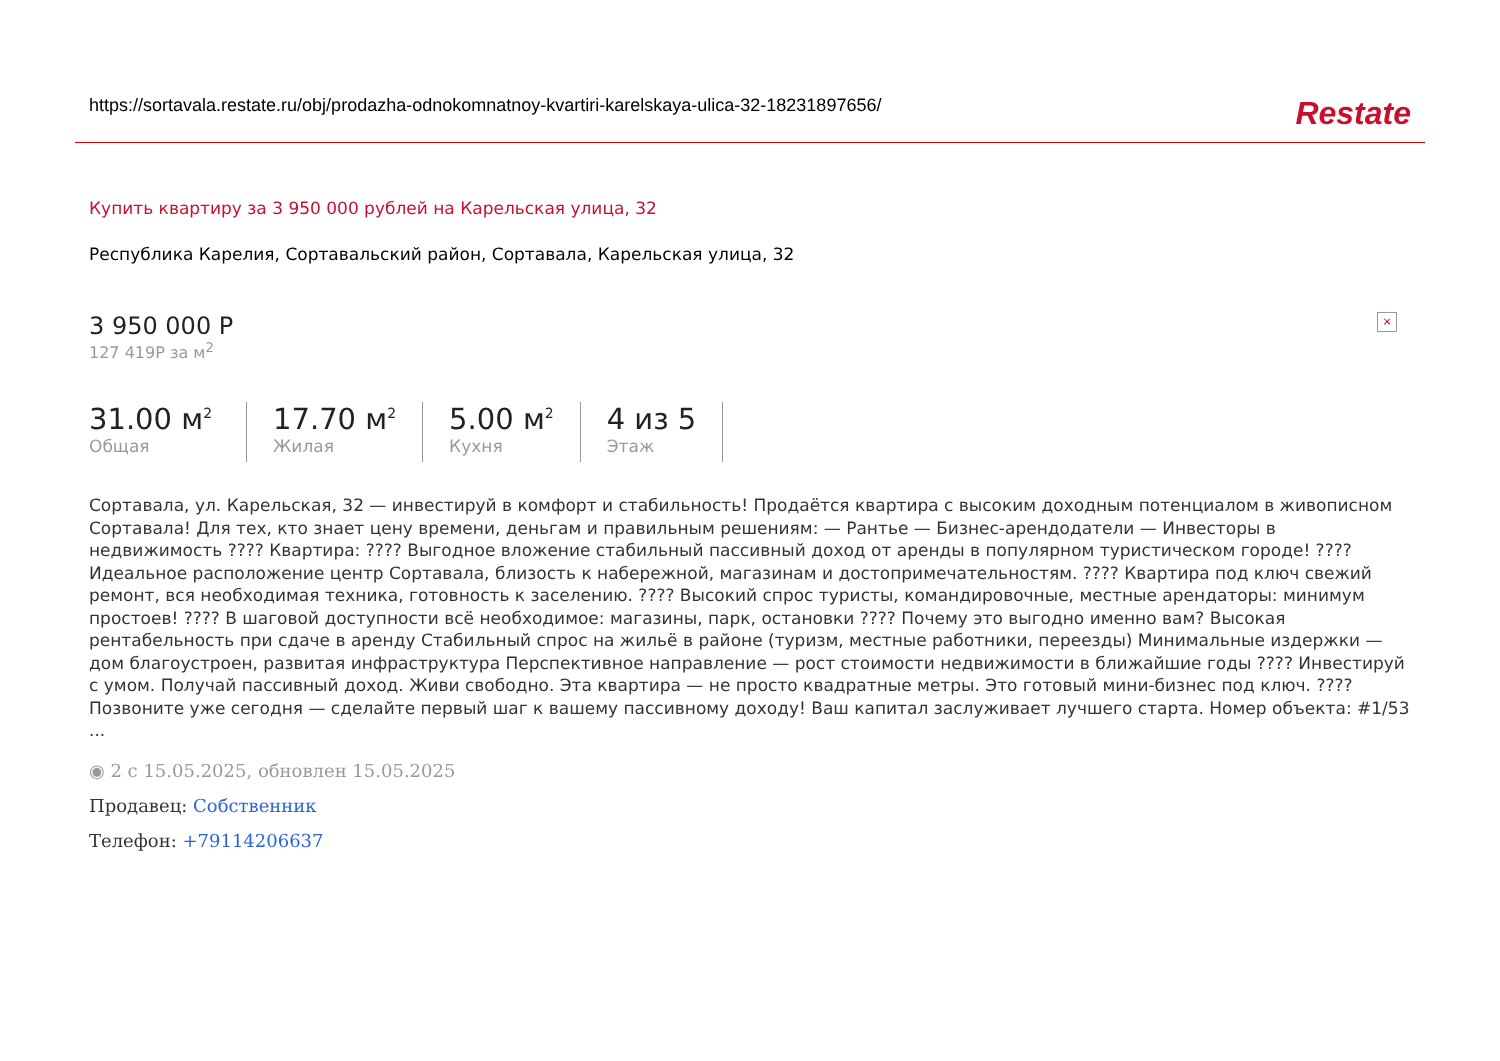https://sortavala.restate.ru/obj/prodazha-odnokomnatnoy-kvartiri-karelskaya-ulica-32-18231897656/
Restate
Купить квартиру за 3 950 000 рублей на Карельская улица, 32
Республика Карелия, Сортавальский район, Сортавала, Карельская улица, 32
3 950 000 Р
127 419Р за м<sup>2</sup>
×
31.00 м<sup>2</sup>
Общая
17.70 м<sup>2</sup>
Жилая
5.00 м<sup>2</sup>
Кухня
4 из 5
Этаж
Сортавала, ул. Карельская, 32 — инвестируй в комфорт и стабильность! Продаётся квартира с высоким доходным потенциалом в живописном Сортавала! Для тех, кто знает цену времени, деньгам и правильным решениям: — Рантье — Бизнес-арендодатели — Инвесторы в недвижимость ???? Квартира: ???? Выгодное вложение стабильный пассивный доход от аренды в популярном туристическом городе! ???? Идеальное расположение центр Сортавала, близость к набережной, магазинам и достопримечательностям. ???? Квартира под ключ свежий ремонт, вся необходимая техника, готовность к заселению. ???? Высокий спрос туристы, командировочные, местные арендаторы: минимум простоев! ???? В шаговой доступности всё необходимое: магазины, парк, остановки ???? Почему это выгодно именно вам? Высокая рентабельность при сдаче в аренду Стабильный спрос на жильё в районе (туризм, местные работники, переезды) Минимальные издержки — дом благоустроен, развитая инфраструктура Перспективное направление — рост стоимости недвижимости в ближайшие годы ???? Инвестируй с умом. Получай пассивный доход. Живи свободно. Эта квартира — не просто квадратные метры. Это готовый мини-бизнес под ключ. ???? Позвоните уже сегодня — сделайте первый шаг к вашему пассивному доходу! Ваш капитал заслуживает лучшего старта. Номер объекта: #1/53 ...
◉ 2 с 15.05.2025, обновлен 15.05.2025
Продавец: Собственник
Телефон: +79114206637